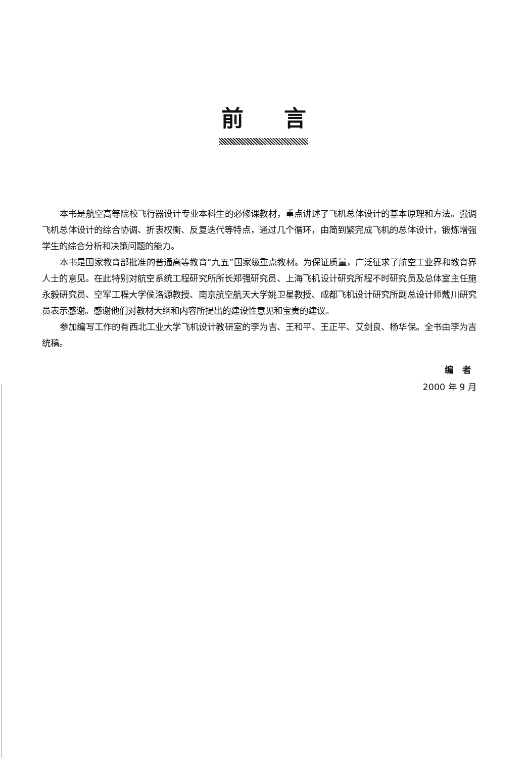前言
本书是航空高等院校飞行器设计专业本科生的必修课教材，重点讲述了飞机总体设计的基本原理和方法。强调飞机总体设计的综合协调、折衷权衡、反复迭代等特点，通过几个循环，由简到繁完成飞机的总体设计，锻炼增强学生的综合分析和决策问题的能力。
本书是国家教育部批准的普通高等教育“九五”国家级重点教材。为保证质量，广泛征求了航空工业界和教育界人士的意见。在此特别对航空系统工程研究所所长郑强研究员、上海飞机设计研究所程不时研究员及总体室主任施永毅研究员、空军工程大学侯洛源教授、南京航空航天大学姚卫星教授、成都飞机设计研究所副总设计师戴川研究员表示感谢。感谢他们对教材大纲和内容所提出的建设性意见和宝贵的建议。
参加编写工作的有西北工业大学飞机设计教研室的李为吉、王和平、王正平、艾剑良、杨华保。全书由李为吉统稿。
编 者
2000 年 9 月